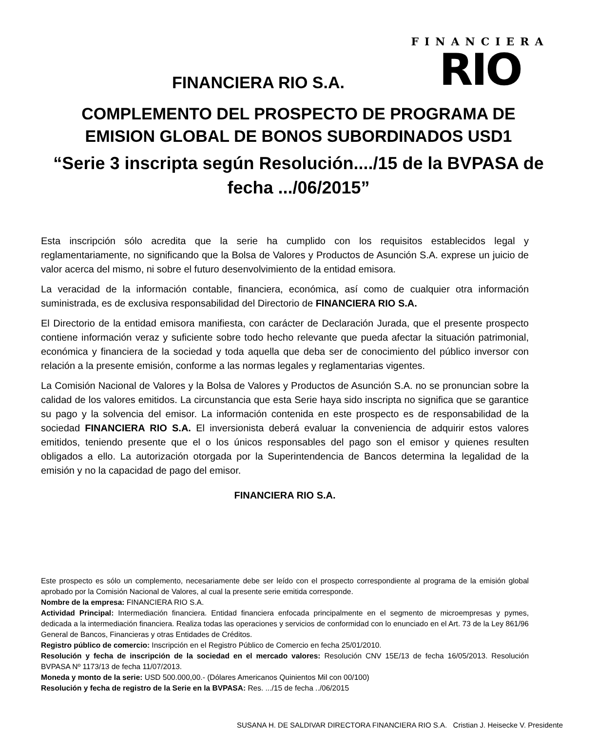FINANCIERA
RIO
FINANCIERA RIO S.A.
COMPLEMENTO DEL PROSPECTO DE PROGRAMA DE
EMISION GLOBAL DE BONOS SUBORDINADOS USD1
“Serie 3 inscripta según Resolución..../15 de la BVPASA de
fecha .../06/2015”
Esta inscripción sólo acredita que la serie ha cumplido con los requisitos establecidos legal y reglamentariamente, no significando que la Bolsa de Valores y Productos de Asunción S.A. exprese un juicio de valor acerca del mismo, ni sobre el futuro desenvolvimiento de la entidad emisora.
La veracidad de la información contable, financiera, económica, así como de cualquier otra información suministrada, es de exclusiva responsabilidad del Directorio de FINANCIERA RIO S.A.
El Directorio de la entidad emisora manifiesta, con carácter de Declaración Jurada, que el presente prospecto contiene información veraz y suficiente sobre todo hecho relevante que pueda afectar la situación patrimonial, económica y financiera de la sociedad y toda aquella que deba ser de conocimiento del público inversor con relación a la presente emisión, conforme a las normas legales y reglamentarias vigentes.
La Comisión Nacional de Valores y la Bolsa de Valores y Productos de Asunción S.A. no se pronuncian sobre la calidad de los valores emitidos. La circunstancia que esta Serie haya sido inscripta no significa que se garantice su pago y la solvencia del emisor. La información contenida en este prospecto es de responsabilidad de la sociedad FINANCIERA RIO S.A. El inversionista deberá evaluar la conveniencia de adquirir estos valores emitidos, teniendo presente que el o los únicos responsables del pago son el emisor y quienes resulten obligados a ello. La autorización otorgada por la Superintendencia de Bancos determina la legalidad de la emisión y no la capacidad de pago del emisor.
FINANCIERA RIO S.A.
Este prospecto es sólo un complemento, necesariamente debe ser leído con el prospecto correspondiente al programa de la emisión global aprobado por la Comisión Nacional de Valores, al cual la presente serie emitida corresponde.
Nombre de la empresa: FINANCIERA RIO S.A.
Actividad Principal: Intermediación financiera. Entidad financiera enfocada principalmente en el segmento de microempresas y pymes, dedicada a la intermediación financiera. Realiza todas las operaciones y servicios de conformidad con lo enunciado en el Art. 73 de la Ley 861/96 General de Bancos, Financieras y otras Entidades de Créditos.
Registro público de comercio: Inscripción en el Registro Público de Comercio en fecha 25/01/2010.
Resolución y fecha de inscripción de la sociedad en el mercado valores: Resolución CNV 15E/13 de fecha 16/05/2013. Resolución BVPASA Nº 1173/13 de fecha 11/07/2013.
Moneda y monto de la serie: USD 500.000,00.- (Dólares Americanos Quinientos Mil con 00/100)
Resolución y fecha de registro de la Serie en la BVPASA: Res. .../15 de fecha ../06/2015
SUSANA H. DE SALDIVAR DIRECTORA FINANCIERA RIO S.A. Cristian J. Heisecke V. Presidente